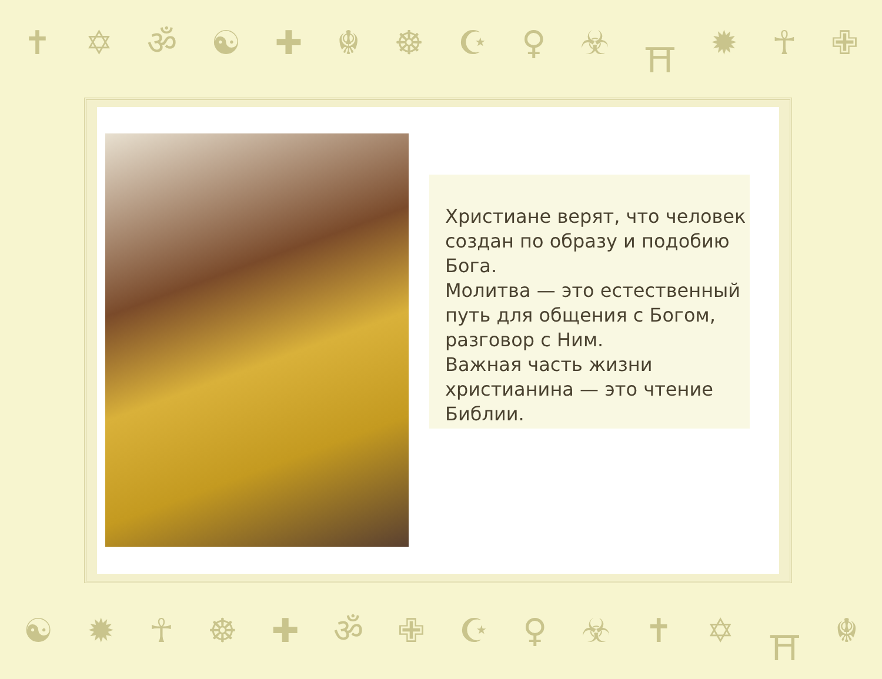✝ ✡ ॐ ☯ ✚ ☬ ☸ ☪ ♀ ☣ ⛩ ✹ ☥ ✙
Христиане верят, что человек создан по образу и подобию Бога.
Молитва — это естественный путь для общения с Богом, разговор с Ним.
Важная часть жизни христианина — это чтение Библии.
☯ ✹ ☥ ☸ ✚ ॐ ✙ ☪ ♀ ☣ ✝ ✡ ⛩ ☬